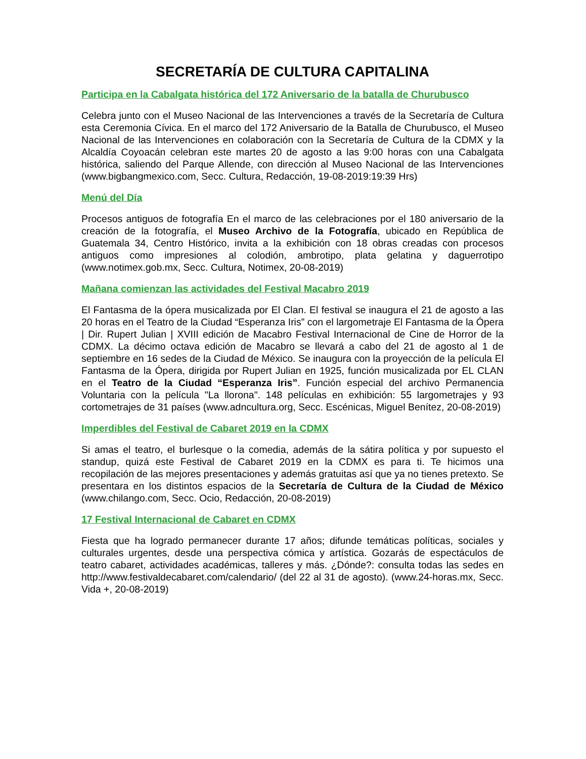SECRETARÍA DE CULTURA CAPITALINA
Participa en la Cabalgata histórica del 172 Aniversario de la batalla de Churubusco
Celebra junto con el Museo Nacional de las Intervenciones a través de la Secretaría de Cultura esta Ceremonia Cívica. En el marco del 172 Aniversario de la Batalla de Churubusco, el Museo Nacional de las Intervenciones en colaboración con la Secretaría de Cultura de la CDMX y la Alcaldía Coyoacán celebran este martes 20 de agosto a las 9:00 horas con una Cabalgata histórica, saliendo del Parque Allende, con dirección al Museo Nacional de las Intervenciones (www.bigbangmexico.com, Secc. Cultura, Redacción, 19-08-2019:19:39 Hrs)
Menú del Día
Procesos antiguos de fotografía En el marco de las celebraciones por el 180 aniversario de la creación de la fotografía, el Museo Archivo de la Fotografía, ubicado en República de Guatemala 34, Centro Histórico, invita a la exhibición con 18 obras creadas con procesos antiguos como impresiones al colodión, ambrotipo, plata gelatina y daguerrotipo (www.notimex.gob.mx, Secc. Cultura, Notimex, 20-08-2019)
Mañana comienzan las actividades del Festival Macabro 2019
El Fantasma de la ópera musicalizada por El Clan. El festival se inaugura el 21 de agosto a las 20 horas en el Teatro de la Ciudad “Esperanza Iris” con el largometraje El Fantasma de la Ópera | Dir. Rupert Julian | XVIII edición de Macabro Festival Internacional de Cine de Horror de la CDMX. La décimo octava edición de Macabro se llevará a cabo del 21 de agosto al 1 de septiembre en 16 sedes de la Ciudad de México. Se inaugura con la proyección de la película El Fantasma de la Ópera, dirigida por Rupert Julian en 1925, función musicalizada por EL CLAN en el Teatro de la Ciudad “Esperanza Iris”. Función especial del archivo Permanencia Voluntaria con la película "La llorona". 148 películas en exhibición: 55 largometrajes y 93 cortometrajes de 31 países (www.adncultura.org, Secc. Escénicas, Miguel Benítez, 20-08-2019)
Imperdibles del Festival de Cabaret 2019 en la CDMX
Si amas el teatro, el burlesque o la comedia, además de la sátira política y por supuesto el standup, quizá este Festival de Cabaret 2019 en la CDMX es para ti. Te hicimos una recopilación de las mejores presentaciones y además gratuitas así que ya no tienes pretexto. Se presentara en los distintos espacios de la Secretaría de Cultura de la Ciudad de México (www.chilango.com, Secc. Ocio, Redacción, 20-08-2019)
17 Festival Internacional de Cabaret en CDMX
Fiesta que ha logrado permanecer durante 17 años; difunde temáticas políticas, sociales y culturales urgentes, desde una perspectiva cómica y artística. Gozarás de espectáculos de teatro cabaret, actividades académicas, talleres y más. ¿Dónde?: consulta todas las sedes en http://www.festivaldecabaret.com/calendario/ (del 22 al 31 de agosto). (www.24-horas.mx, Secc. Vida +, 20-08-2019)